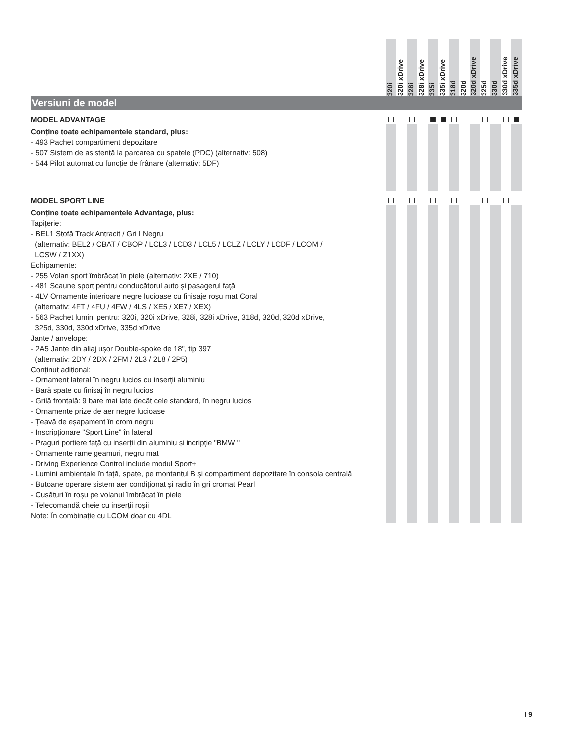| | 320i | 320i xDrive | 328i | 328i xDrive | 335i | 335i xDrive | 318d | 320d | 320d xDrive | 325d | 330d | 330d xDrive | 335d xDrive |
| --- | --- | --- | --- | --- | --- | --- | --- | --- | --- | --- | --- | --- | --- |
| Versiuni de model | | | | | | | | | | | | | |
| MODEL ADVANTAGE | | | | | | | | | | | | | |
| Conține toate echipamentele standard, plus: - 493 Pachet compartiment depozitare - 507 Sistem de asistență la parcarea cu spatele (PDC) (alternativ: 508) - 544 Pilot automat cu funcție de frânare (alternativ: 5DF) | | | | | | | | | | | | | |
| MODEL SPORT LINE | | | | | | | | | | | | | |
| Conține toate echipamentele Advantage, plus: Tapițerie: - BEL1 Stofă Track Antracit / Gri I Negru (alternativ: BEL2 / CBAT / CBOP / LCL3 / LCD3 / LCL5 / LCLZ / LCLY / LCDF / LCOM / LCSW / Z1XX) Echipamente: - 255 Volan sport îmbrăcat în piele (alternativ: 2XE / 710) - 481 Scaune sport pentru conducătorul auto și pasagerul față - 4LV Ornamente interioare negre lucioase cu finisaje roșu mat Coral (alternativ: 4FT / 4FU / 4FW / 4LS / XE5 / XE7 / XEX) - 563 Pachet lumini pentru: 320i, 320i xDrive, 328i, 328i xDrive, 318d, 320d, 320d xDrive, 325d, 330d, 330d xDrive, 335d xDrive Jante / anvelope: - 2A5 Jante din aliaj ușor Double-spoke de 18", tip 397 (alternativ: 2DY / 2DX / 2FM / 2L3 / 2L8 / 2P5) Conținut adițional: - Ornament lateral în negru lucios cu inserții aluminiu - Bară spate cu finisaj în negru lucios - Grilă frontală: 9 bare mai late decât cele standard, în negru lucios - Ornamente prize de aer negre lucioase - Țeavă de eșapament în crom negru - Inscripționare "Sport Line" în lateral - Praguri portiere față cu inserții din aluminiu și incripție "BMW " - Ornamente rame geamuri, negru mat - Driving Experience Control include modul Sport+ - Lumini ambientale în față, spate, pe montantul B și compartiment depozitare în consola centrală - Butoane operare sistem aer condiționat și radio în gri cromat Pearl - Cusături în roșu pe volanul îmbrăcat în piele - Telecomandă cheie cu inserții roșii Note: În combinație cu LCOM doar cu 4DL | | | | | | | | | | | | | |
I 9